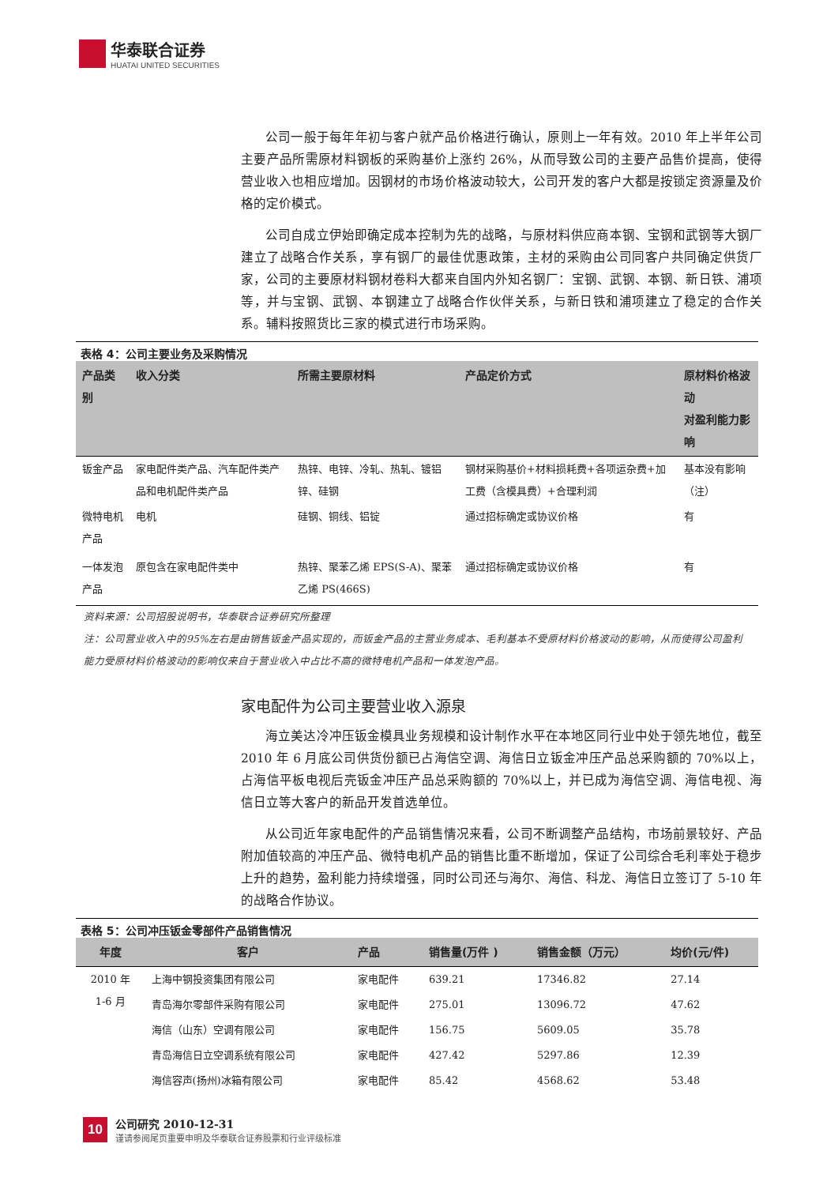华泰联合证券
HUATAI UNITED SECURITIES
公司一般于每年年初与客户就产品价格进行确认，原则上一年有效。2010 年上半年公司主要产品所需原材料钢板的采购基价上涨约 26%，从而导致公司的主要产品售价提高，使得营业收入也相应增加。因钢材的市场价格波动较大，公司开发的客户大都是按锁定资源量及价格的定价模式。
公司自成立伊始即确定成本控制为先的战略，与原材料供应商本钢、宝钢和武钢等大钢厂建立了战略合作关系，享有钢厂的最佳优惠政策，主材的采购由公司同客户共同确定供货厂家，公司的主要原材料钢材卷料大都来自国内外知名钢厂：宝钢、武钢、本钢、新日铁、浦项等，并与宝钢、武钢、本钢建立了战略合作伙伴关系，与新日铁和浦项建立了稳定的合作关系。辅料按照货比三家的模式进行市场采购。
表格 4：公司主要业务及采购情况
| 产品类别 | 收入分类 | 所需主要原材料 | 产品定价方式 | 原材料价格波动 对盈利能力影响 |
| --- | --- | --- | --- | --- |
| 钣金产品 | 家电配件类产品、汽车配件类产品和电机配件类产品 | 热锌、电锌、冷轧、热轧、镀铝锌、硅钢 | 钢材采购基价+材料损耗费+各项运杂费+加工费（含模具费）+合理利润 | 基本没有影响（注） |
| 微特电机产品 | 电机 | 硅钢、铜线、铝锭 | 通过招标确定或协议价格 | 有 |
| 一体发泡产品 | 原包含在家电配件类中 | 热锌、聚苯乙烯 EPS(S-A)、聚苯乙烯 PS(466S) | 通过招标确定或协议价格 | 有 |
资料来源：公司招股说明书，华泰联合证券研究所整理
注：公司营业收入中的95%左右是由销售钣金产品实现的，而钣金产品的主营业务成本、毛利基本不受原材料价格波动的影响，从而使得公司盈利能力受原材料价格波动的影响仅来自于营业收入中占比不高的微特电机产品和一体发泡产品。
家电配件为公司主要营业收入源泉
海立美达冷冲压钣金模具业务规模和设计制作水平在本地区同行业中处于领先地位，截至 2010 年 6 月底公司供货份额已占海信空调、海信日立钣金冲压产品总采购额的 70%以上，占海信平板电视后壳钣金冲压产品总采购额的 70%以上，并已成为海信空调、海信电视、海信日立等大客户的新品开发首选单位。
从公司近年家电配件的产品销售情况来看，公司不断调整产品结构，市场前景较好、产品附加值较高的冲压产品、微特电机产品的销售比重不断增加，保证了公司综合毛利率处于稳步上升的趋势，盈利能力持续增强，同时公司还与海尔、海信、科龙、海信日立签订了 5-10 年的战略合作协议。
表格 5：公司冲压钣金零部件产品销售情况
| 年度 | 客户 | 产品 | 销售量(万件 ) | 销售金额（万元） | 均价(元/件) |
| --- | --- | --- | --- | --- | --- |
| 2010 年 1-6 月 | 上海中钢投资集团有限公司 | 家电配件 | 639.21 | 17346.82 | 27.14 |
| | 青岛海尔零部件采购有限公司 | 家电配件 | 275.01 | 13096.72 | 47.62 |
| | 海信（山东）空调有限公司 | 家电配件 | 156.75 | 5609.05 | 35.78 |
| | 青岛海信日立空调系统有限公司 | 家电配件 | 427.42 | 5297.86 | 12.39 |
| | 海信容声(扬州)冰箱有限公司 | 家电配件 | 85.42 | 4568.62 | 53.48 |
10
公司研究 2010-12-31
谨请参阅尾页重要申明及华泰联合证券股票和行业评级标准